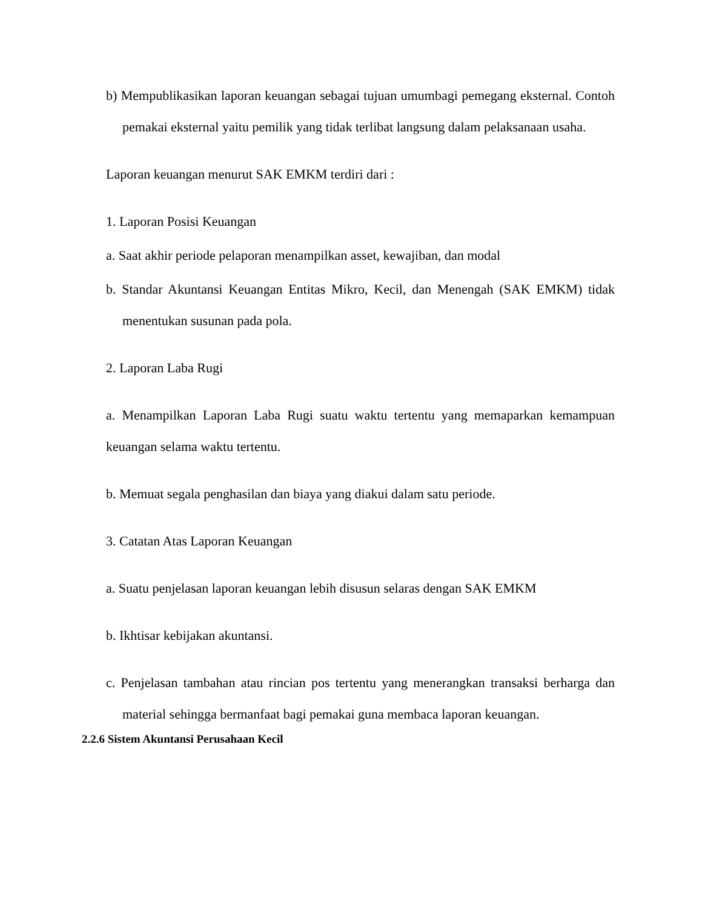b) Mempublikasikan laporan keuangan sebagai tujuan umumbagi pemegang eksternal. Contoh pemakai eksternal yaitu pemilik yang tidak terlibat langsung dalam pelaksanaan usaha.
Laporan keuangan menurut SAK EMKM terdiri dari :
1. Laporan Posisi Keuangan
a. Saat akhir periode pelaporan menampilkan asset, kewajiban, dan modal
b. Standar Akuntansi Keuangan Entitas Mikro, Kecil, dan Menengah (SAK EMKM) tidak menentukan susunan pada pola.
2. Laporan Laba Rugi
a. Menampilkan Laporan Laba Rugi suatu waktu tertentu yang memaparkan kemampuan keuangan selama waktu tertentu.
b. Memuat segala penghasilan dan biaya yang diakui dalam satu periode.
3. Catatan Atas Laporan Keuangan
a. Suatu penjelasan laporan keuangan lebih disusun selaras dengan SAK EMKM
b. Ikhtisar kebijakan akuntansi.
c. Penjelasan tambahan atau rincian pos tertentu yang menerangkan transaksi berharga dan material sehingga bermanfaat bagi pemakai guna membaca laporan keuangan.
2.2.6 Sistem Akuntansi Perusahaan Kecil